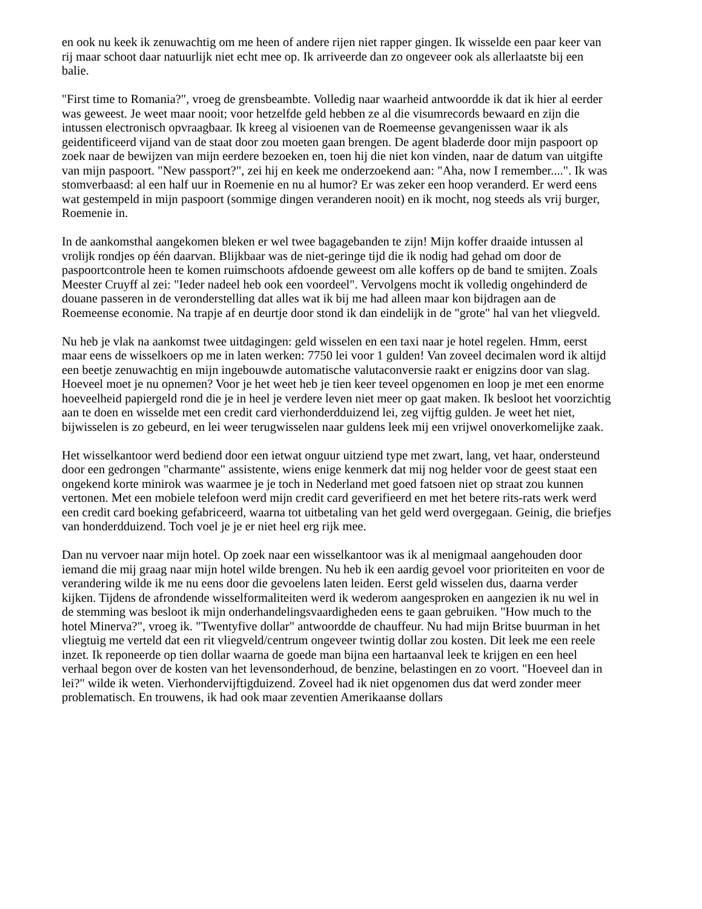en ook nu keek ik zenuwachtig om me heen of andere rijen niet rapper gingen. Ik wisselde een paar keer van rij maar schoot daar natuurlijk niet echt mee op. Ik arriveerde dan zo ongeveer ook als allerlaatste bij een balie.
"First time to Romania?", vroeg de grensbeambte. Volledig naar waarheid antwoordde ik dat ik hier al eerder was geweest. Je weet maar nooit; voor hetzelfde geld hebben ze al die visumrecords bewaard en zijn die intussen electronisch opvraagbaar. Ik kreeg al visioenen van de Roemeense gevangenissen waar ik als geidentificeerd vijand van de staat door zou moeten gaan brengen. De agent bladerde door mijn paspoort op zoek naar de bewijzen van mijn eerdere bezoeken en, toen hij die niet kon vinden, naar de datum van uitgifte van mijn paspoort. "New passport?", zei hij en keek me onderzoekend aan: "Aha, now I remember....". Ik was stomverbaasd: al een half uur in Roemenie en nu al humor? Er was zeker een hoop veranderd. Er werd eens wat gestempeld in mijn paspoort (sommige dingen veranderen nooit) en ik mocht, nog steeds als vrij burger, Roemenie in.
In de aankomsthal aangekomen bleken er wel twee bagagebanden te zijn! Mijn koffer draaide intussen al vrolijk rondjes op één daarvan. Blijkbaar was de niet-geringe tijd die ik nodig had gehad om door de paspoortcontrole heen te komen ruimschoots afdoende geweest om alle koffers op de band te smijten. Zoals Meester Cruyff al zei: "Ieder nadeel heb ook een voordeel". Vervolgens mocht ik volledig ongehinderd de douane passeren in de veronderstelling dat alles wat ik bij me had alleen maar kon bijdragen aan de Roemeense economie. Na trapje af en deurtje door stond ik dan eindelijk in de "grote" hal van het vliegveld.
Nu heb je vlak na aankomst twee uitdagingen: geld wisselen en een taxi naar je hotel regelen. Hmm, eerst maar eens de wisselkoers op me in laten werken: 7750 lei voor 1 gulden! Van zoveel decimalen word ik altijd een beetje zenuwachtig en mijn ingebouwde automatische valutaconversie raakt er enigzins door van slag. Hoeveel moet je nu opnemen? Voor je het weet heb je tien keer teveel opgenomen en loop je met een enorme hoeveelheid papiergeld rond die je in heel je verdere leven niet meer op gaat maken. Ik besloot het voorzichtig aan te doen en wisselde met een credit card vierhonderdduizend lei, zeg vijftig gulden. Je weet het niet, bijwisselen is zo gebeurd, en lei weer terugwisselen naar guldens leek mij een vrijwel onoverkomelijke zaak.
Het wisselkantoor werd bediend door een ietwat onguur uitziend type met zwart, lang, vet haar, ondersteund door een gedrongen "charmante" assistente, wiens enige kenmerk dat mij nog helder voor de geest staat een ongekend korte minirok was waarmee je je toch in Nederland met goed fatsoen niet op straat zou kunnen vertonen. Met een mobiele telefoon werd mijn credit card geverifieerd en met het betere rits-rats werk werd een credit card boeking gefabriceerd, waarna tot uitbetaling van het geld werd overgegaan. Geinig, die briefjes van honderdduizend. Toch voel je je er niet heel erg rijk mee.
Dan nu vervoer naar mijn hotel. Op zoek naar een wisselkantoor was ik al menigmaal aangehouden door iemand die mij graag naar mijn hotel wilde brengen. Nu heb ik een aardig gevoel voor prioriteiten en voor de verandering wilde ik me nu eens door die gevoelens laten leiden. Eerst geld wisselen dus, daarna verder kijken. Tijdens de afrondende wisselformaliteiten werd ik wederom aangesproken en aangezien ik nu wel in de stemming was besloot ik mijn onderhandelingsvaardigheden eens te gaan gebruiken. "How much to the hotel Minerva?", vroeg ik. "Twentyfive dollar" antwoordde de chauffeur. Nu had mijn Britse buurman in het vliegtuig me verteld dat een rit vliegveld/centrum ongeveer twintig dollar zou kosten. Dit leek me een reele inzet. Ik reponeerde op tien dollar waarna de goede man bijna een hartaanval leek te krijgen en een heel verhaal begon over de kosten van het levensonderhoud, de benzine, belastingen en zo voort. "Hoeveel dan in lei?" wilde ik weten. Vierhondervijftigduizend. Zoveel had ik niet opgenomen dus dat werd zonder meer problematisch. En trouwens, ik had ook maar zeventien Amerikaanse dollars